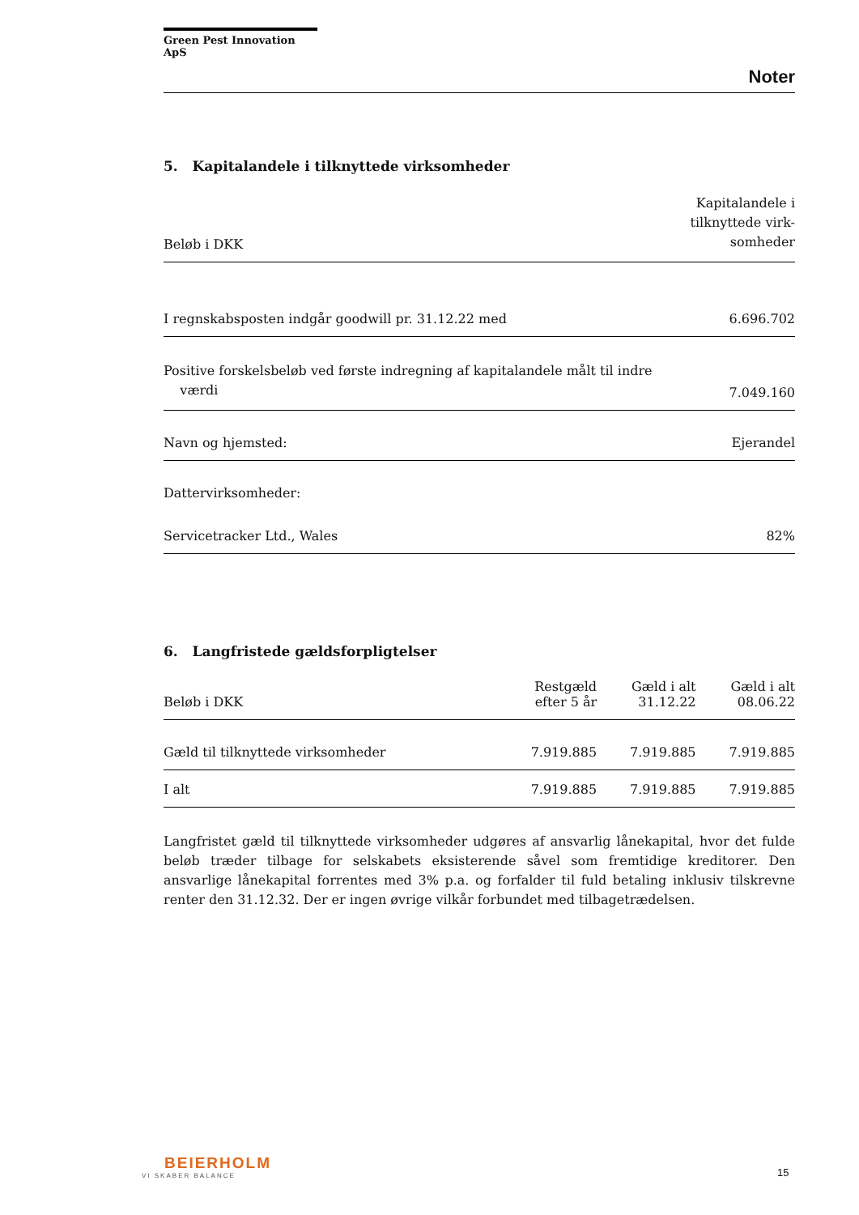Green Pest Innovation ApS
Noter
5. Kapitalandele i tilknyttede virksomheder
| Beløb i DKK | Kapitalandele i tilknyttede virk- somheder |
| --- | --- |
| I regnskabsposten indgår goodwill pr. 31.12.22 med | 6.696.702 |
| Positive forskelsbeløb ved første indregning af kapitalandele målt til indre værdi | 7.049.160 |
| Navn og hjemsted: | Ejerandel |
| Dattervirksomheder: | |
| Servicetracker Ltd., Wales | 82% |
6. Langfristede gældsforpligtelser
| Beløb i DKK | Restgæld efter 5 år | Gæld i alt 31.12.22 | Gæld i alt 08.06.22 |
| --- | --- | --- | --- |
| Gæld til tilknyttede virksomheder | 7.919.885 | 7.919.885 | 7.919.885 |
| I alt | 7.919.885 | 7.919.885 | 7.919.885 |
Langfristet gæld til tilknyttede virksomheder udgøres af ansvarlig lånekapital, hvor det fulde beløb træder tilbage for selskabets eksisterende såvel som fremtidige kreditorer. Den ansvarlige lånekapital forrentes med 3% p.a. og forfalder til fuld betaling inklusiv tilskrevne renter den 31.12.32. Der er ingen øvrige vilkår forbundet med tilbagetrædelsen.
BEIERHOLM
VI SKABER BALANCE
15